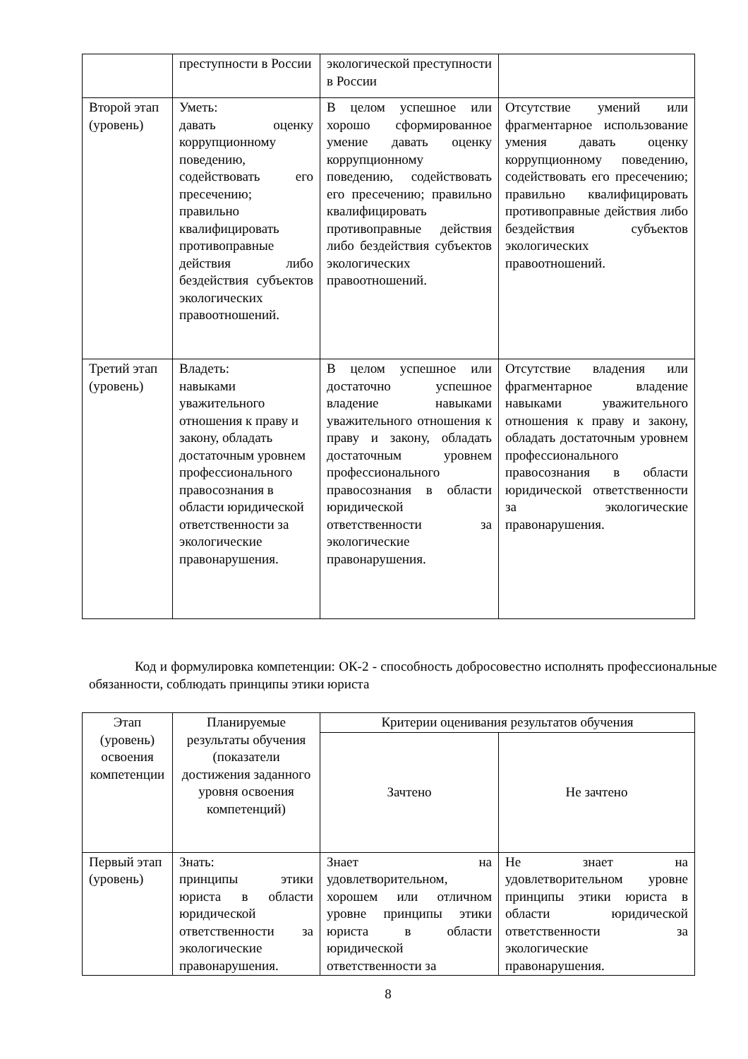| | преступности в России | экологической преступности в России | |
| Второй этап (уровень) | Уметь: давать оценку коррупционному поведению, содействовать его пресечению; правильно квалифицировать противоправные действия либо бездействия субъектов экологических правоотношений. | В целом успешное или хорошо сформированное умение давать оценку коррупционному поведению, содействовать его пресечению; правильно квалифицировать противоправные действия либо бездействия субъектов экологических правоотношений. | Отсутствие умений или фрагментарное использование умения давать оценку коррупционному поведению, содействовать его пресечению; правильно квалифицировать противоправные действия либо бездействия субъектов экологических правоотношений. |
| Третий этап (уровень) | Владеть: навыками уважительного отношения к праву и закону, обладать достаточным уровнем профессионального правосознания в области юридической ответственности за экологические правонарушения. | В целом успешное или достаточно успешное владение навыками уважительного отношения к праву и закону, обладать достаточным уровнем профессионального правосознания в области юридической ответственности за экологические правонарушения. | Отсутствие владения или фрагментарное владение навыками уважительного отношения к праву и закону, обладать достаточным уровнем профессионального правосознания в области юридической ответственности за экологические правонарушения. |
Код и формулировка компетенции: ОК-2 - способность добросовестно исполнять профессиональные обязанности, соблюдать принципы этики юриста
| Этап (уровень) освоения компетенции | Планируемые результаты обучения (показатели достижения заданного уровня освоения компетенций) | Критерии оценивания результатов обучения | |
| --- | --- | --- | --- |
| | | Зачтено | Не зачтено |
| Первый этап (уровень) | Знать: принципы этики юриста в области юридической ответственности за экологические правонарушения. | Знает на удовлетворительном, хорошем или отличном уровне принципы этики юриста в области юридической ответственности за | Не знает на удовлетворительном уровне принципы этики юриста в области юридической ответственности за экологические правонарушения. |
8